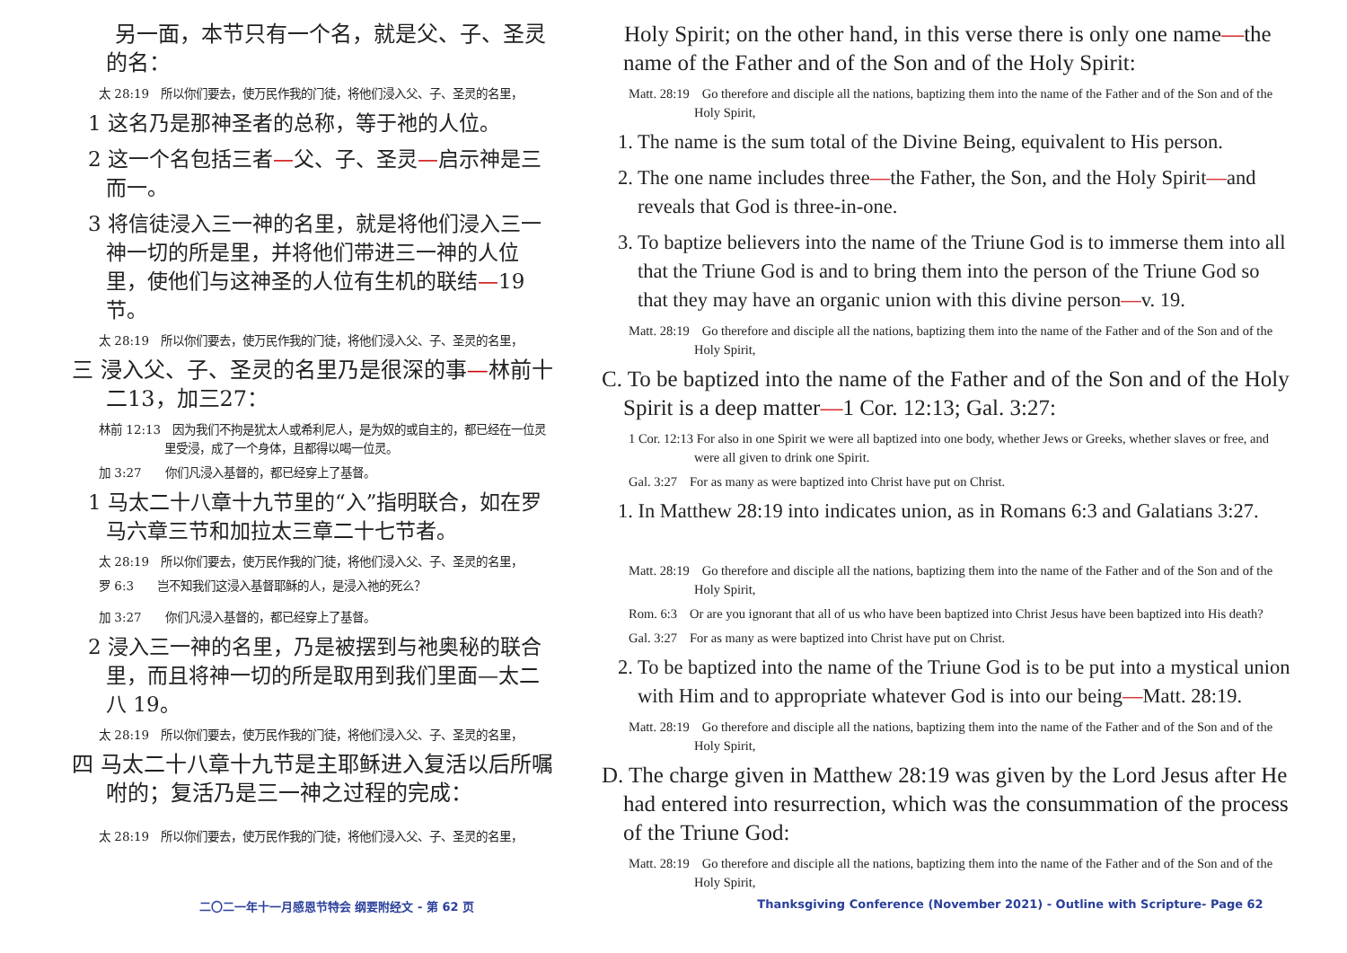另一面，本节只有一个名，就是父、子、圣灵的名：
太 28:19　所以你们要去，使万民作我的门徒，将他们浸入父、子、圣灵的名里，
1 这名乃是那神圣者的总称，等于祂的人位。
2 这一个名包括三者—父、子、圣灵—启示神是三而一。
3 将信徒浸入三一神的名里，就是将他们浸入三一神一切的所是里，并将他们带进三一神的人位里，使他们与这神圣的人位有生机的联结—19 节。
太 28:19　所以你们要去，使万民作我的门徒，将他们浸入父、子、圣灵的名里，
三 浸入父、子、圣灵的名里乃是很深的事—林前十二13，加三27：
林前 12:13　因为我们不拘是犹太人或希利尼人，是为奴的或自主的，都已经在一位灵里受浸，成了一个身体，且都得以喝一位灵。
加 3:27　　你们凡浸入基督的，都已经穿上了基督。
1 马太二十八章十九节里的“入”指明联合，如在罗马六章三节和加拉太三章二十七节者。
太 28:19　所以你们要去，使万民作我的门徒，将他们浸入父、子、圣灵的名里，
罗 6:3　　岂不知我们这浸入基督耶稣的人，是浸入祂的死么？
加 3:27　　你们凡浸入基督的，都已经穿上了基督。
2 浸入三一神的名里，乃是被摆到与祂奥秘的联合里，而且将神一切的所是取用到我们里面—太二八 19。
太 28:19　所以你们要去，使万民作我的门徒，将他们浸入父、子、圣灵的名里，
四 马太二十八章十九节是主耶稣进入复活以后所嘱咐的；复活乃是三一神之过程的完成：
太 28:19　所以你们要去，使万民作我的门徒，将他们浸入父、子、圣灵的名里，
　Holy Spirit; on the other hand, in this verse there is only one name—the name of the Father and of the Son and of the Holy Spirit:
Matt. 28:19　Go therefore and disciple all the nations, baptizing them into the name of the Father and of the Son and of the Holy Spirit,
1. The name is the sum total of the Divine Being, equivalent to His person.
2. The one name includes three—the Father, the Son, and the Holy Spirit—and reveals that God is three-in-one.
3. To baptize believers into the name of the Triune God is to immerse them into all that the Triune God is and to bring them into the person of the Triune God so that they may have an organic union with this divine person—v. 19.
Matt. 28:19　Go therefore and disciple all the nations, baptizing them into the name of the Father and of the Son and of the Holy Spirit,
C. To be baptized into the name of the Father and of the Son and of the Holy Spirit is a deep matter—1 Cor. 12:13; Gal. 3:27:
1 Cor. 12:13 For also in one Spirit we were all baptized into one body, whether Jews or Greeks, whether slaves or free, and were all given to drink one Spirit.
Gal. 3:27　For as many as were baptized into Christ have put on Christ.
1. In Matthew 28:19 into indicates union, as in Romans 6:3 and Galatians 3:27.
Matt. 28:19　Go therefore and disciple all the nations, baptizing them into the name of the Father and of the Son and of the Holy Spirit,
Rom. 6:3　Or are you ignorant that all of us who have been baptized into Christ Jesus have been baptized into His death?
Gal. 3:27　For as many as were baptized into Christ have put on Christ.
2. To be baptized into the name of the Triune God is to be put into a mystical union with Him and to appropriate whatever God is into our being—Matt. 28:19.
Matt. 28:19　Go therefore and disciple all the nations, baptizing them into the name of the Father and of the Son and of the Holy Spirit,
D. The charge given in Matthew 28:19 was given by the Lord Jesus after He had entered into resurrection, which was the consummation of the process of the Triune God:
Matt. 28:19　Go therefore and disciple all the nations, baptizing them into the name of the Father and of the Son and of the Holy Spirit,
二〇二一年十一月感恩节特会 纲要附经文 - 第 62 页 Thanksgiving Conference (November 2021) - Outline with Scripture- Page 62